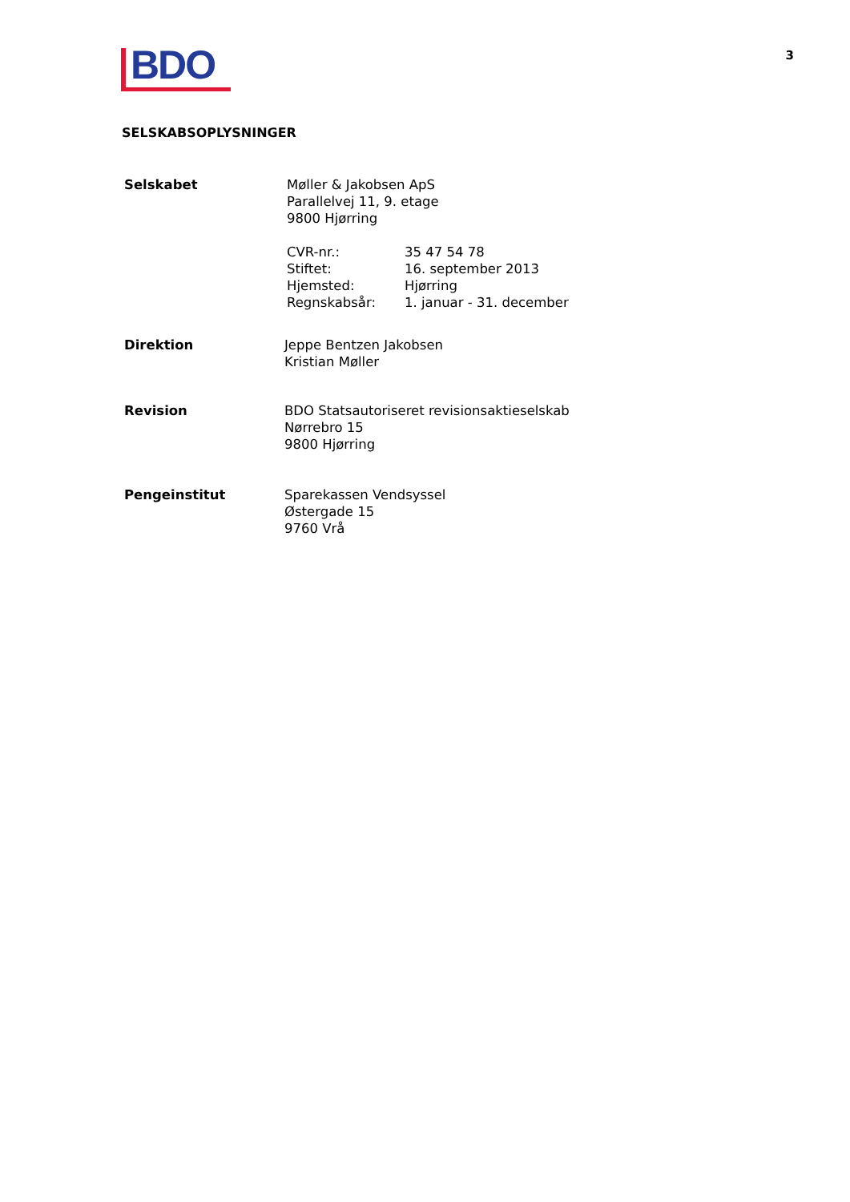BDO
3
SELSKABSOPLYSNINGER
Selskabet Møller & Jakobsen ApS
Parallelvej 11, 9. etage
9800 Hjørring
CVR-nr.: 35 47 54 78 Stiftet: 16. september 2013 Hjemsted: Hjørring Regnskabsår: 1. januar - 31. december
Direktion Jeppe Bentzen Jakobsen
Kristian Møller
Revision BDO Statsautoriseret revisionsaktieselskab
Nørrebro 15
9800 Hjørring
Pengeinstitut Sparekassen Vendsyssel
Østergade 15
9760 Vrå